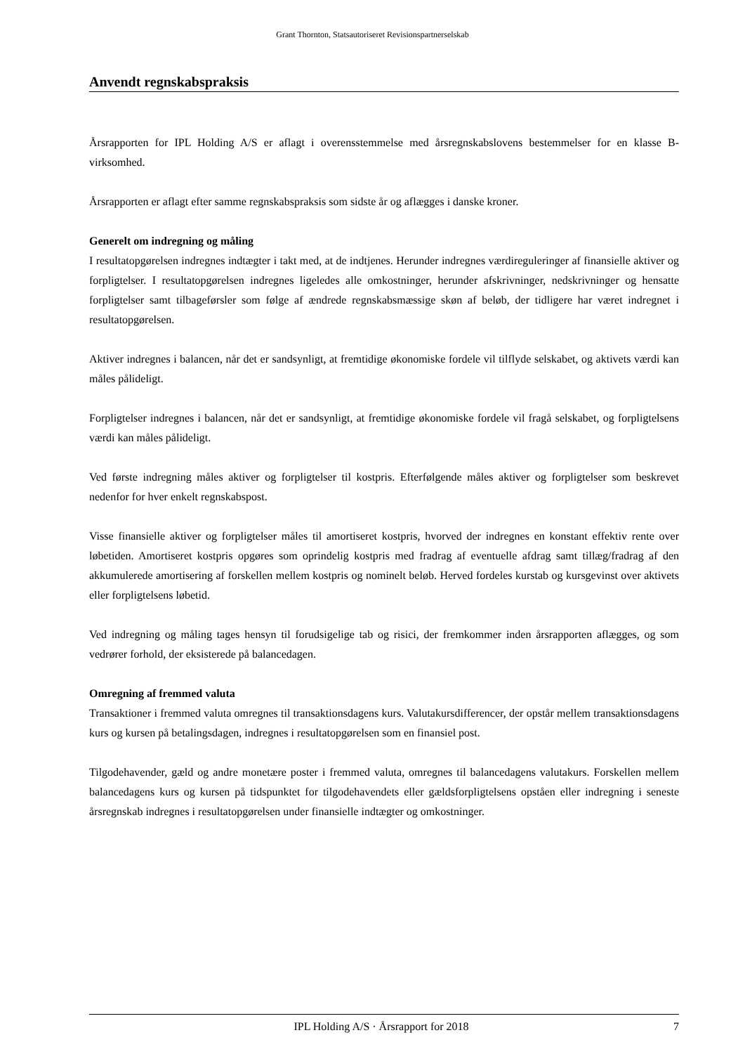Grant Thornton, Statsautoriseret Revisionspartnerselskab
Anvendt regnskabspraksis
Årsrapporten for IPL Holding A/S er aflagt i overensstemmelse med årsregnskabslovens bestemmelser for en klasse B-virksomhed.
Årsrapporten er aflagt efter samme regnskabspraksis som sidste år og aflægges i danske kroner.
Generelt om indregning og måling
I resultatopgørelsen indregnes indtægter i takt med, at de indtjenes. Herunder indregnes værdireguleringer af finansielle aktiver og forpligtelser. I resultatopgørelsen indregnes ligeledes alle omkostninger, herunder afskrivninger, nedskrivninger og hensatte forpligtelser samt tilbageførsler som følge af ændrede regnskabsmæssige skøn af beløb, der tidligere har været indregnet i resultatopgørelsen.
Aktiver indregnes i balancen, når det er sandsynligt, at fremtidige økonomiske fordele vil tilflyde selskabet, og aktivets værdi kan måles pålideligt.
Forpligtelser indregnes i balancen, når det er sandsynligt, at fremtidige økonomiske fordele vil fragå selskabet, og forpligtelsens værdi kan måles pålideligt.
Ved første indregning måles aktiver og forpligtelser til kostpris. Efterfølgende måles aktiver og forpligtelser som beskrevet nedenfor for hver enkelt regnskabspost.
Visse finansielle aktiver og forpligtelser måles til amortiseret kostpris, hvorved der indregnes en konstant effektiv rente over løbetiden. Amortiseret kostpris opgøres som oprindelig kostpris med fradrag af eventuelle afdrag samt tillæg/fradrag af den akkumulerede amortisering af forskellen mellem kostpris og nominelt beløb. Herved fordeles kurstab og kursgevinst over aktivets eller forpligtelsens løbetid.
Ved indregning og måling tages hensyn til forudsigelige tab og risici, der fremkommer inden årsrapporten aflægges, og som vedrører forhold, der eksisterede på balancedagen.
Omregning af fremmed valuta
Transaktioner i fremmed valuta omregnes til transaktionsdagens kurs. Valutakursdifferencer, der opstår mellem transaktionsdagens kurs og kursen på betalingsdagen, indregnes i resultatopgørelsen som en finansiel post.
Tilgodehavender, gæld og andre monetære poster i fremmed valuta, omregnes til balancedagens valutakurs. Forskellen mellem balancedagens kurs og kursen på tidspunktet for tilgodehavendets eller gældsforpligtelsens opståen eller indregning i seneste årsregnskab indregnes i resultatopgørelsen under finansielle indtægter og omkostninger.
IPL Holding A/S · Årsrapport for 2018 7